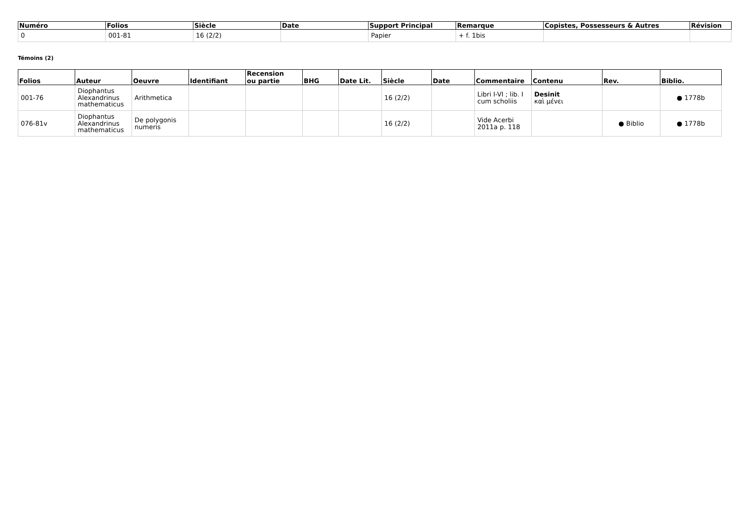| Numéro | Folios | Siècle | Date | Support Principal | Remarque | Copistes, Possesseurs & Autres | Révision |
| --- | --- | --- | --- | --- | --- | --- | --- |
| 0 | 001-81 | 16 (2/2) | | Papier | + f. 1bis | | |
Témoins (2)
| Folios | Auteur | Oeuvre | Identifiant | Recension ou partie | BHG | Date Lit. | Siècle | Date | Commentaire | Contenu | Rev. | Biblio. |
| --- | --- | --- | --- | --- | --- | --- | --- | --- | --- | --- | --- | --- |
| 001-76 | Diophantus Alexandrinus mathematicus | Arithmetica | | | | | 16 (2/2) | | Libri I-VI ; lib. I cum scholiis | Desinit καὶ μένει | | ● 1778b |
| 076-81v | Diophantus Alexandrinus mathematicus | De polygonis numeris | | | | | 16 (2/2) | | Vide Acerbi 2011a p. 118 | | ● Biblio | ● 1778b |